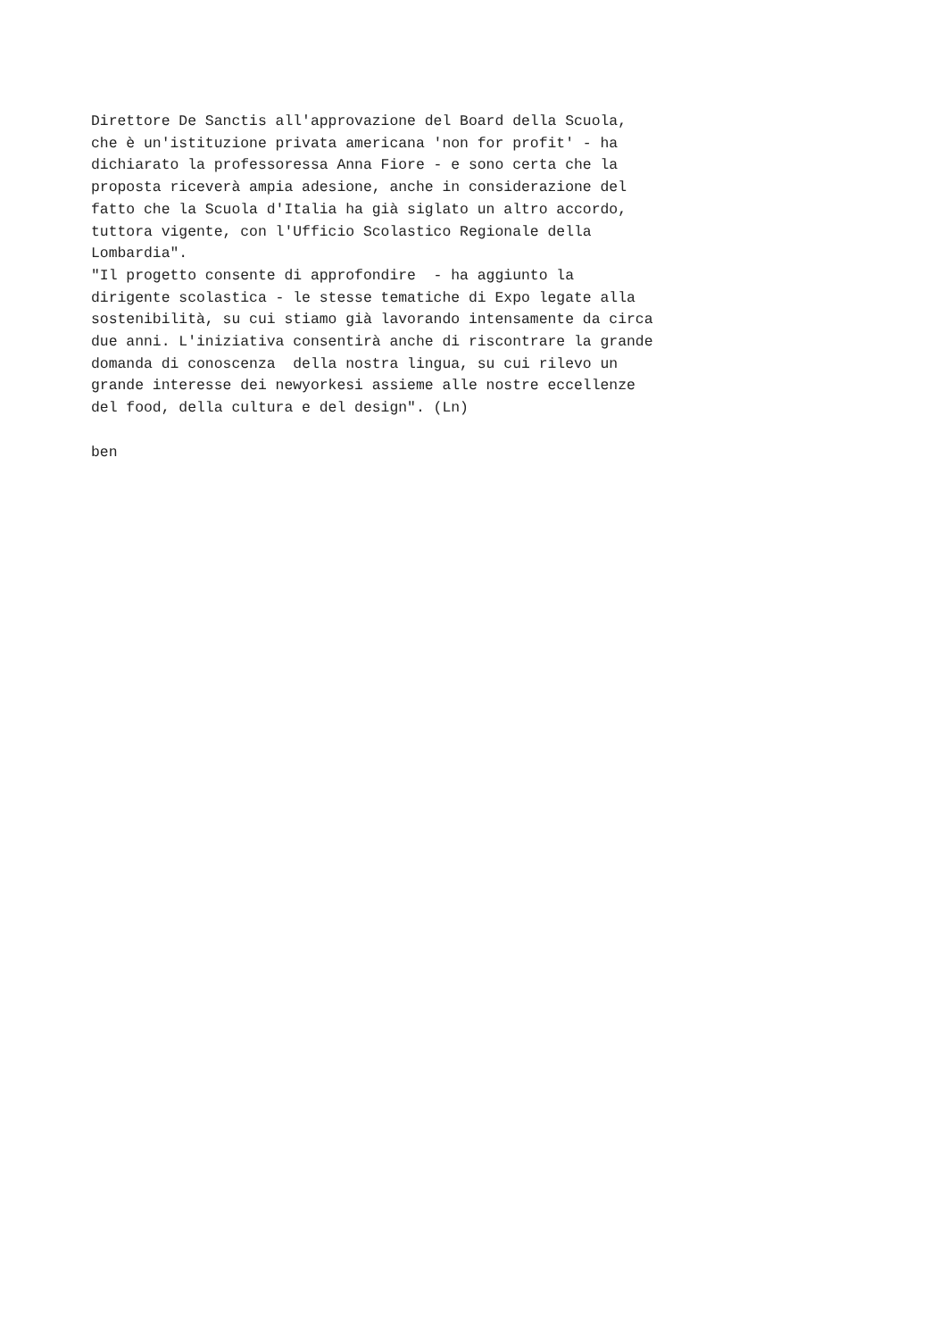Direttore De Sanctis all'approvazione del Board della Scuola,
che è un'istituzione privata americana 'non for profit' - ha
dichiarato la professoressa Anna Fiore - e sono certa che la
proposta riceverà ampia adesione, anche in considerazione del
fatto che la Scuola d'Italia ha già siglato un altro accordo,
tuttora vigente, con l'Ufficio Scolastico Regionale della
Lombardia".
"Il progetto consente di approfondire  - ha aggiunto la
dirigente scolastica - le stesse tematiche di Expo legate alla
sostenibilità, su cui stiamo già lavorando intensamente da circa
due anni. L'iniziativa consentirà anche di riscontrare la grande
domanda di conoscenza  della nostra lingua, su cui rilevo un
grande interesse dei newyorkesi assieme alle nostre eccellenze
del food, della cultura e del design". (Ln)

ben